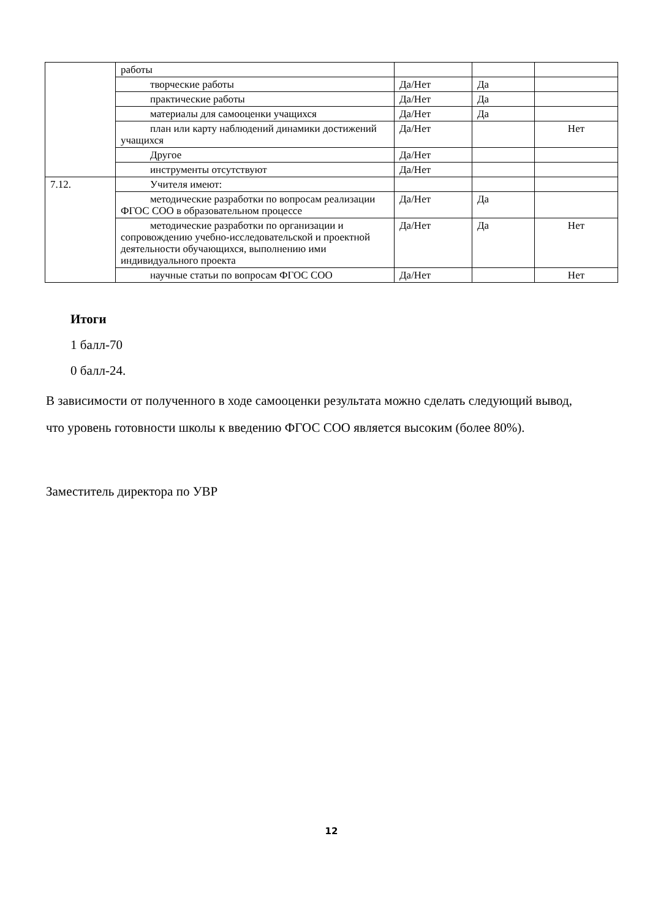| | работы | | | |
| | творческие работы | Да/Нет | Да | |
| | практические работы | Да/Нет | Да | |
| | материалы для самооценки учащихся | Да/Нет | Да | |
| | план или карту наблюдений динамики достижений учащихся | Да/Нет | | Нет |
| | Другое | Да/Нет | | |
| | инструменты отсутствуют | Да/Нет | | |
| 7.12. | Учителя имеют: | | | |
| | методические разработки по вопросам реализации ФГОС СОО в образовательном процессе | Да/Нет | Да | |
| | методические разработки по организации и сопровождению учебно-исследовательской и проектной деятельности обучающихся, выполнению ими индивидуального проекта | Да/Нет | Да | Нет |
| | научные статьи по вопросам ФГОС СОО | Да/Нет | | Нет |
Итоги
1 балл-70
0 балл-24.
В зависимости от полученного в ходе самооценки результата можно сделать следующий вывод, что уровень готовности школы к введению ФГОС СОО является высоким (более 80%).
Заместитель директора по УВР
12